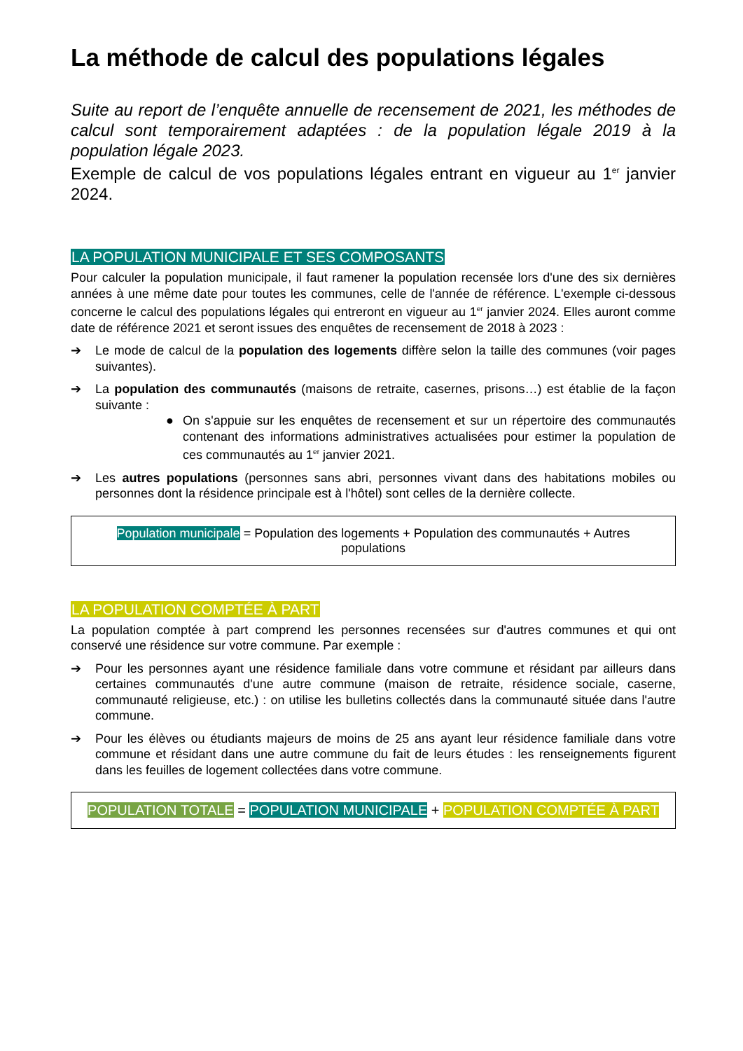La méthode de calcul des populations légales
Suite au report de l’enquête annuelle de recensement de 2021, les méthodes de calcul sont temporairement adaptées : de la population légale 2019 à la population légale 2023.
Exemple de calcul de vos populations légales entrant en vigueur au 1<sup>er</sup> janvier 2024.
LA POPULATION MUNICIPALE ET SES COMPOSANTS
Pour calculer la population municipale, il faut ramener la population recensée lors d'une des six dernières années à une même date pour toutes les communes, celle de l'année de référence. L'exemple ci-dessous concerne le calcul des populations légales qui entreront en vigueur au 1<sup>er</sup> janvier 2024. Elles auront comme date de référence 2021 et seront issues des enquêtes de recensement de 2018 à 2023 :
➔ Le mode de calcul de la population des logements diffère selon la taille des communes (voir pages suivantes).
➔ La population des communautés (maisons de retraite, casernes, prisons…) est établie de la façon suivante :
● On s'appuie sur les enquêtes de recensement et sur un répertoire des communautés contenant des informations administratives actualisées pour estimer la population de ces communautés au 1<sup>er</sup> janvier 2021.
➔ Les autres populations (personnes sans abri, personnes vivant dans des habitations mobiles ou personnes dont la résidence principale est à l'hôtel) sont celles de la dernière collecte.
Population municipale = Population des logements + Population des communautés + Autres populations
LA POPULATION COMPTÉE À PART
La population comptée à part comprend les personnes recensées sur d'autres communes et qui ont conservé une résidence sur votre commune. Par exemple :
➔ Pour les personnes ayant une résidence familiale dans votre commune et résidant par ailleurs dans certaines communautés d'une autre commune (maison de retraite, résidence sociale, caserne, communauté religieuse, etc.) : on utilise les bulletins collectés dans la communauté située dans l'autre commune.
➔ Pour les élèves ou étudiants majeurs de moins de 25 ans ayant leur résidence familiale dans votre commune et résidant dans une autre commune du fait de leurs études : les renseignements figurent dans les feuilles de logement collectées dans votre commune.
POPULATION TOTALE = POPULATION MUNICIPALE + POPULATION COMPTÉE À PART